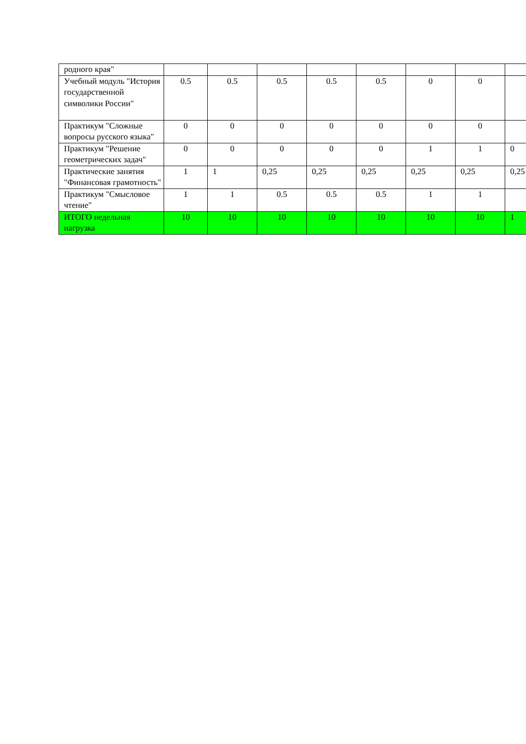| родного края" | | | | | | | | |
| Учебный модуль "История государственной символики России" | 0.5 | 0.5 | 0.5 | 0.5 | 0.5 | 0 | 0 | |
| Практикум "Сложные вопросы русского языка" | 0 | 0 | 0 | 0 | 0 | 0 | 0 | |
| Практикум "Решение геометрических задач" | 0 | 0 | 0 | 0 | 0 | 1 | 1 | 0 |
| Практические занятия "Финансовая грамотность" | 1 | 1 | 0,25 | 0,25 | 0,25 | 0,25 | 0,25 | 0,25 |
| Практикум "Смысловое чтение" | 1 | 1 | 0.5 | 0.5 | 0.5 | 1 | 1 | |
| ИТОГО недельная нагрузка | 10 | 10 | 10 | 10 | 10 | 10 | 10 | 1 |